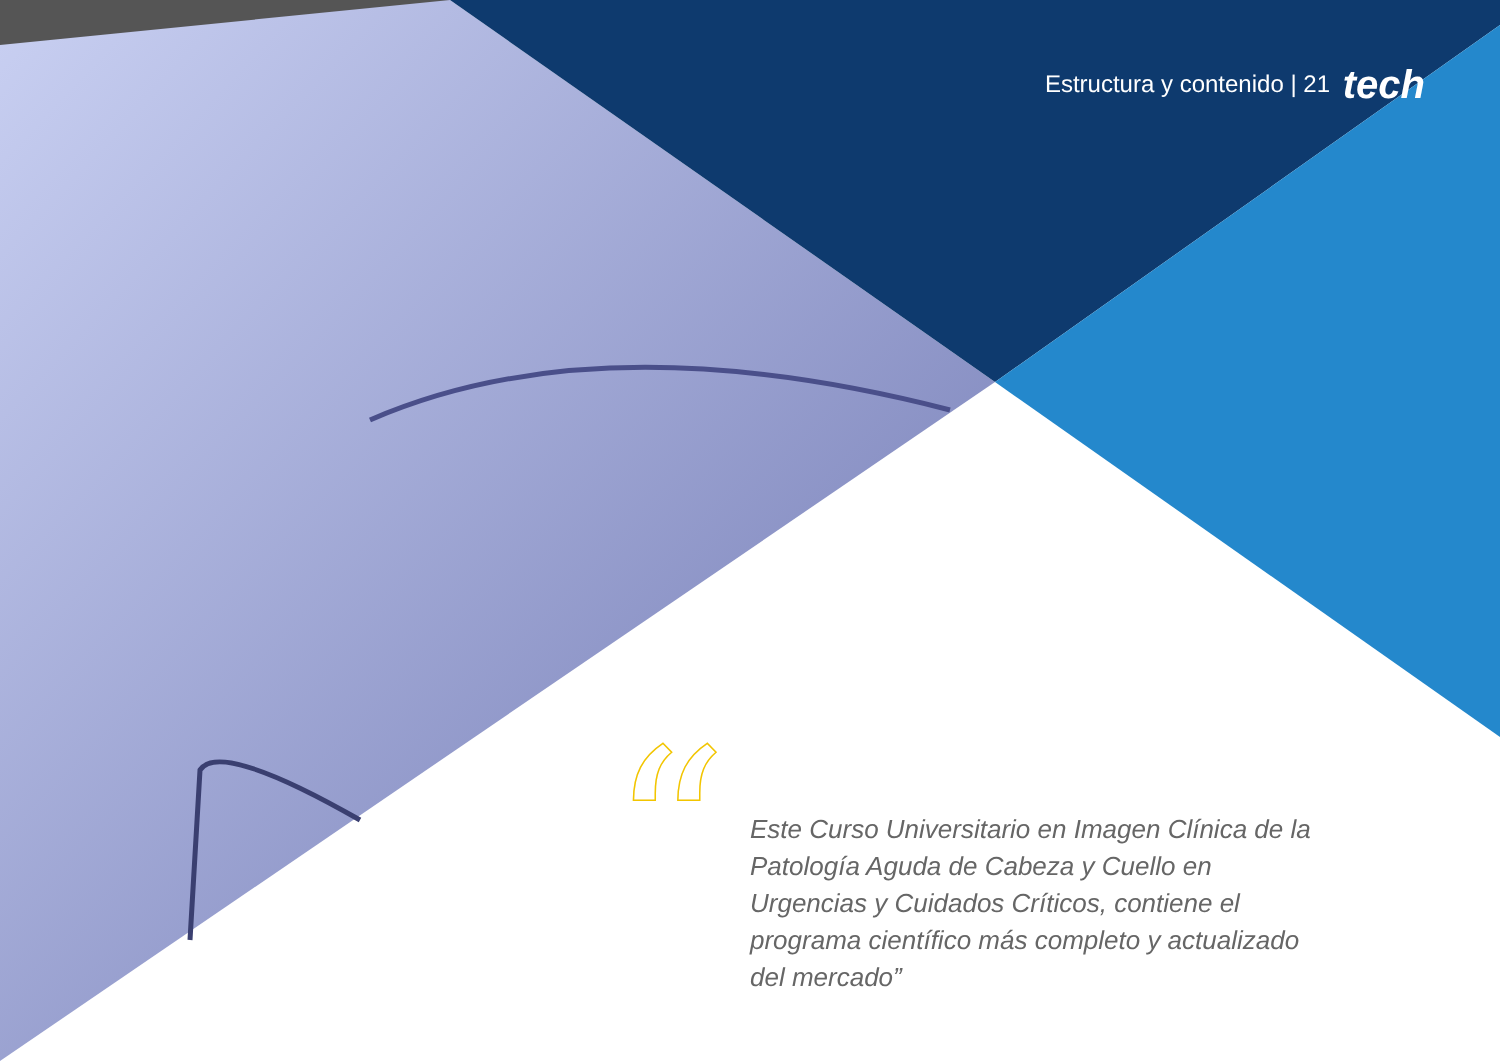Estructura y contenido | 21 tech
“
Este Curso Universitario en Imagen Clínica de la Patología Aguda de Cabeza y Cuello en Urgencias y Cuidados Críticos, contiene el programa científico más completo y actualizado del mercado”